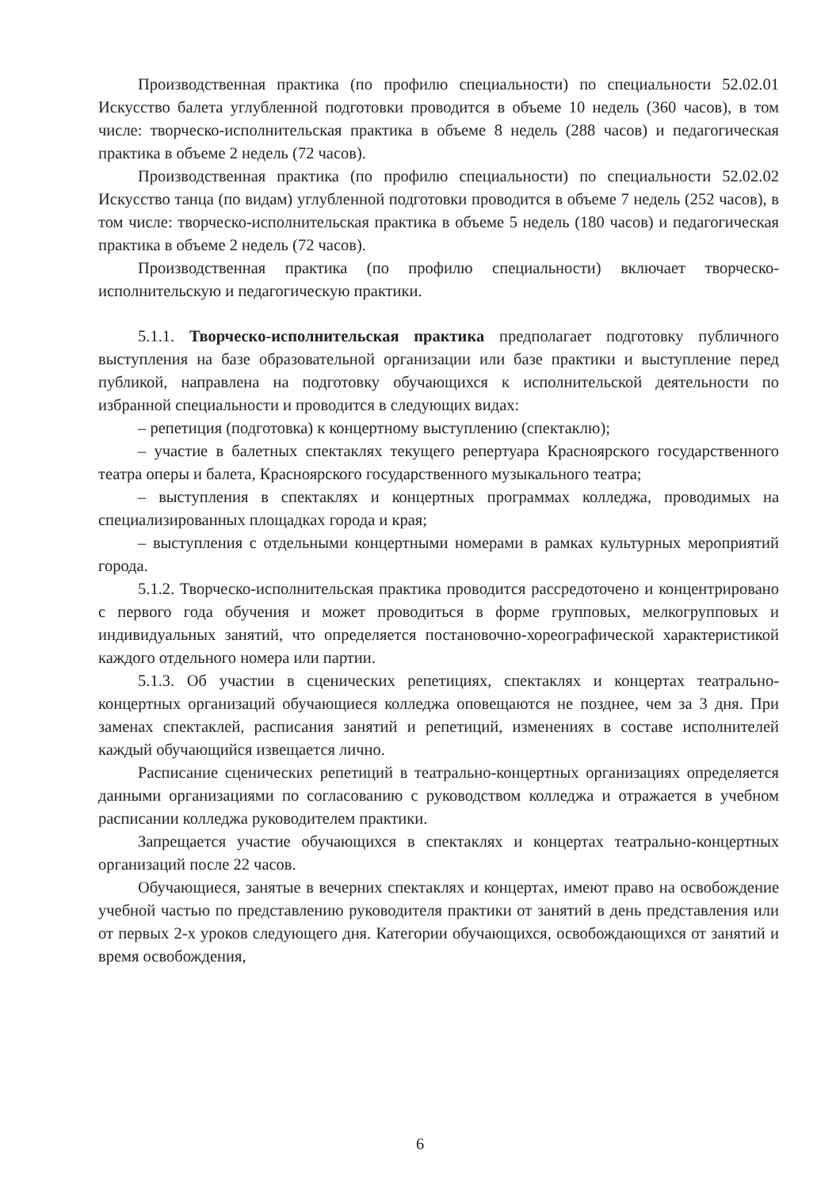Производственная практика (по профилю специальности) по специальности 52.02.01 Искусство балета углубленной подготовки проводится в объеме 10 недель (360 часов), в том числе: творческо-исполнительская практика в объеме 8 недель (288 часов) и педагогическая практика в объеме 2 недель (72 часов).
Производственная практика (по профилю специальности) по специальности 52.02.02 Искусство танца (по видам) углубленной подготовки проводится в объеме 7 недель (252 часов), в том числе: творческо-исполнительская практика в объеме 5 недель (180 часов) и педагогическая практика в объеме 2 недель (72 часов).
Производственная практика (по профилю специальности) включает творческо-исполнительскую и педагогическую практики.
5.1.1. Творческо-исполнительская практика предполагает подготовку публичного выступления на базе образовательной организации или базе практики и выступление перед публикой, направлена на подготовку обучающихся к исполнительской деятельности по избранной специальности и проводится в следующих видах:
– репетиция (подготовка) к концертному выступлению (спектаклю);
– участие в балетных спектаклях текущего репертуара Красноярского государственного театра оперы и балета, Красноярского государственного музыкального театра;
– выступления в спектаклях и концертных программах колледжа, проводимых на специализированных площадках города и края;
– выступления с отдельными концертными номерами в рамках культурных мероприятий города.
5.1.2. Творческо-исполнительская практика проводится рассредоточено и концентрировано с первого года обучения и может проводиться в форме групповых, мелкогрупповых и индивидуальных занятий, что определяется постановочно-хореографической характеристикой каждого отдельного номера или партии.
5.1.3. Об участии в сценических репетициях, спектаклях и концертах театрально-концертных организаций обучающиеся колледжа оповещаются не позднее, чем за 3 дня. При заменах спектаклей, расписания занятий и репетиций, изменениях в составе исполнителей каждый обучающийся извещается лично.
Расписание сценических репетиций в театрально-концертных организациях определяется данными организациями по согласованию с руководством колледжа и отражается в учебном расписании колледжа руководителем практики.
Запрещается участие обучающихся в спектаклях и концертах театрально-концертных организаций после 22 часов.
Обучающиеся, занятые в вечерних спектаклях и концертах, имеют право на освобождение учебной частью по представлению руководителя практики от занятий в день представления или от первых 2-х уроков следующего дня. Категории обучающихся, освобождающихся от занятий и время освобождения,
6